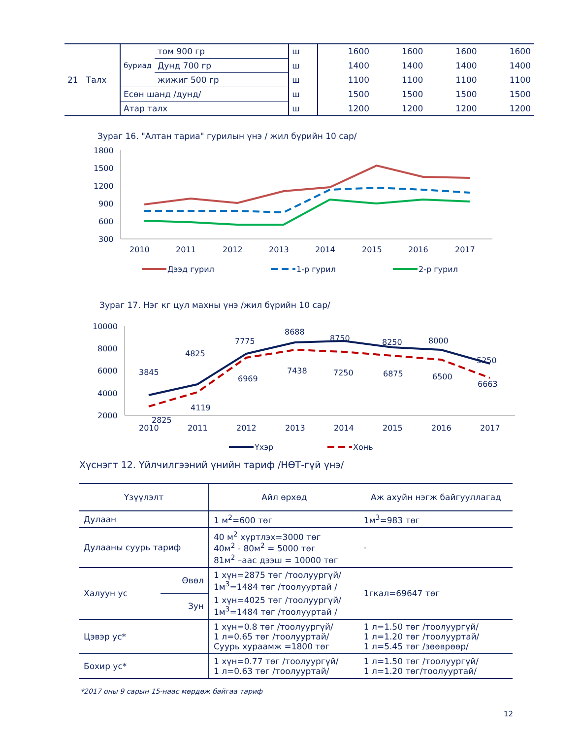| 21 Талх | буриад | том 900 гр | ш | 1600 | 1600 | 1600 | 1600 |
| | | Дунд 700 гр | ш | 1400 | 1400 | 1400 | 1400 |
| | | жижиг 500 гр | ш | 1100 | 1100 | 1100 | 1100 |
| | Есөн шанд /дунд/ | | ш | 1500 | 1500 | 1500 | 1500 |
| | Атар талх | | ш | 1200 | 1200 | 1200 | 1200 |
Зураг 16. "Алтан тариа" гурилын үнэ / жил бүрийн 10 сар/
1800
1500
1200
900
600
300
2010
2011
2012
2013
2014
2015
2016
2017
Дээд гурил
1-р гурил
2-р гурил
Зураг 17. Нэг кг цул махны үнэ /жил бүрийн 10 сар/
10000
8000
6000
4000
2000
3845
4825
7775
8688
8750
8250
8000
5250
2825
4119
6969
7438
7250
6875
6500
6663
2010
2011
2012
2013
2014
2015
2016
2017
Үхэр
Хонь
Хүснэгт 12. Үйлчилгээний үнийн тариф /НӨТ-гүй үнэ/
| Үзүүлэлт | | Айл өрхөд | Аж ахуйн нэгж байгууллагад |
| --- | --- | --- | --- |
| Дулаан | | 1 м<sup>2</sup>=600 төг | 1м<sup>3</sup>=983 төг |
| Дулааны суурь тариф | | 40 м<sup>2</sup> хүртлэх=3000 төг 40м<sup>2</sup> - 80м<sup>2</sup> = 5000 төг 81м<sup>2</sup> –аас дээш = 10000 төг | - |
| Халуун ус | Өвөл | 1 хүн=2875 төг /тоолуургүй/ 1м<sup>3</sup>=1484 төг /тоолууртай / | 1гкал=69647 төг |
| | Зун | 1 хүн=4025 төг /тоолуургүй/ 1м<sup>3</sup>=1484 төг /тоолууртай / | |
| Цэвэр ус* | | 1 хүн=0.8 төг /тоолуургүй/ 1 л=0.65 төг /тоолууртай/ Суурь хураамж =1800 төг | 1 л=1.50 төг /тоолуургүй/ 1 л=1.20 төг /тоолууртай/ 1 л=5.45 төг /зөөврөөр/ |
| Бохир ус* | | 1 хүн=0.77 төг /тоолуургүй/ 1 л=0.63 төг /тоолууртай/ | 1 л=1.50 төг /тоолуургүй/ 1 л=1.20 төг/тоолууртай/ |
*2017 оны 9 сарын 15-наас мөрдөж байгаа тариф
12